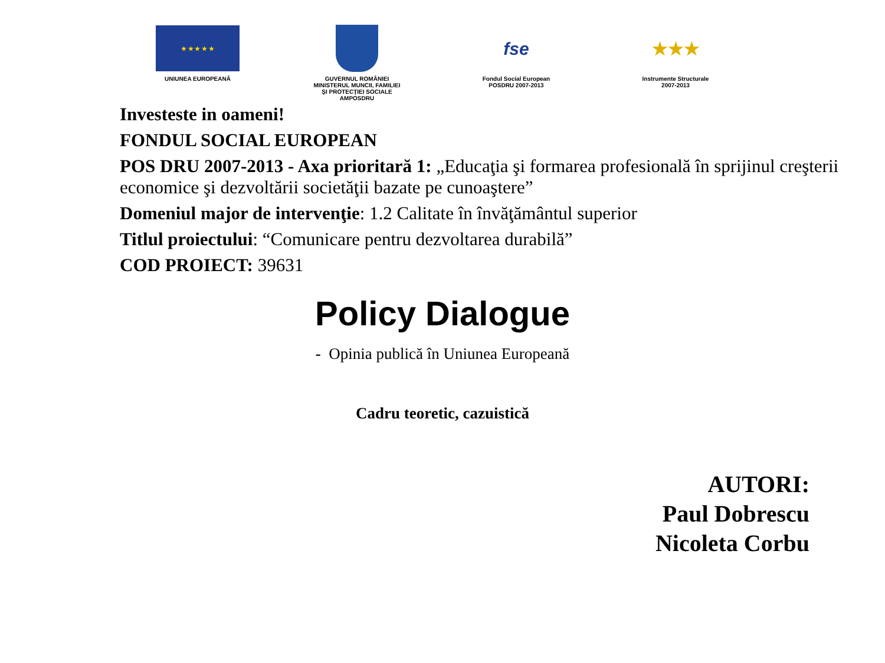★ ★ ★ ★ ★
UNIUNEA EUROPEANĂ
GUVERNUL ROMÂNIEI
MINISTERUL MUNCII, FAMILIEI
ŞI PROTECŢIEI SOCIALE
AMPOSDRU
fse
Fondul Social European
POSDRU 2007-2013
★★★
Instrumente Structurale
2007-2013
Investeste in oameni!
FONDUL SOCIAL EUROPEAN
POS DRU 2007-2013 - Axa prioritară 1: „Educaţia şi formarea profesională în sprijinul creşterii economice şi dezvoltării societăţii bazate pe cunoaştere”
Domeniul major de intervenţie: 1.2 Calitate în învăţământul superior
Titlul proiectului: “Comunicare pentru dezvoltarea durabilă”
COD PROIECT: 39631
Policy Dialogue
- Opinia publică în Uniunea Europeană
Cadru teoretic, cazuistică
AUTORI:
Paul Dobrescu
Nicoleta Corbu